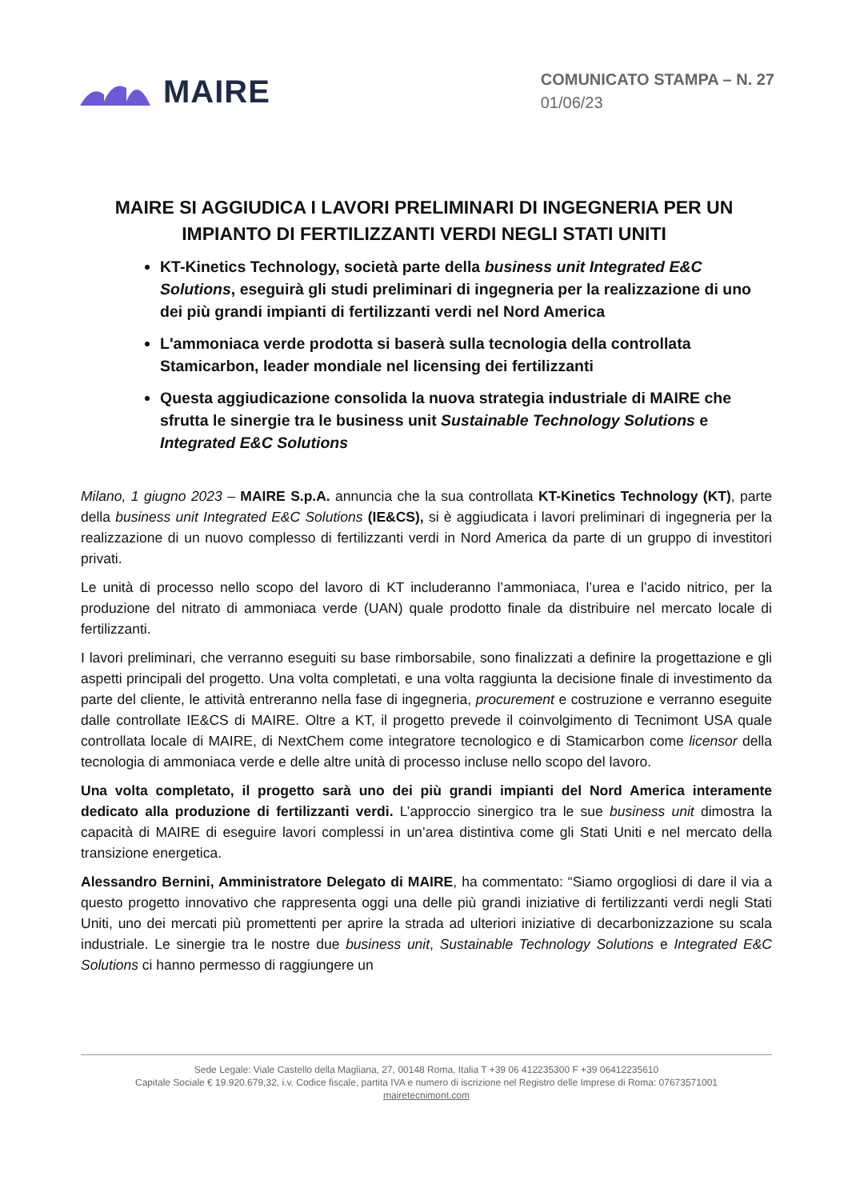MAIRE
COMUNICATO STAMPA – N. 27
01/06/23
MAIRE SI AGGIUDICA I LAVORI PRELIMINARI DI INGEGNERIA PER UN IMPIANTO DI FERTILIZZANTI VERDI NEGLI STATI UNITI
KT-Kinetics Technology, società parte della business unit Integrated E&C Solutions, eseguirà gli studi preliminari di ingegneria per la realizzazione di uno dei più grandi impianti di fertilizzanti verdi nel Nord America
L'ammoniaca verde prodotta si baserà sulla tecnologia della controllata Stamicarbon, leader mondiale nel licensing dei fertilizzanti
Questa aggiudicazione consolida la nuova strategia industriale di MAIRE che sfrutta le sinergie tra le business unit Sustainable Technology Solutions e Integrated E&C Solutions
Milano, 1 giugno 2023 – MAIRE S.p.A. annuncia che la sua controllata KT-Kinetics Technology (KT), parte della business unit Integrated E&C Solutions (IE&CS), si è aggiudicata i lavori preliminari di ingegneria per la realizzazione di un nuovo complesso di fertilizzanti verdi in Nord America da parte di un gruppo di investitori privati.
Le unità di processo nello scopo del lavoro di KT includeranno l’ammoniaca, l’urea e l’acido nitrico, per la produzione del nitrato di ammoniaca verde (UAN) quale prodotto finale da distribuire nel mercato locale di fertilizzanti.
I lavori preliminari, che verranno eseguiti su base rimborsabile, sono finalizzati a definire la progettazione e gli aspetti principali del progetto. Una volta completati, e una volta raggiunta la decisione finale di investimento da parte del cliente, le attività entreranno nella fase di ingegneria, procurement e costruzione e verranno eseguite dalle controllate IE&CS di MAIRE. Oltre a KT, il progetto prevede il coinvolgimento di Tecnimont USA quale controllata locale di MAIRE, di NextChem come integratore tecnologico e di Stamicarbon come licensor della tecnologia di ammoniaca verde e delle altre unità di processo incluse nello scopo del lavoro.
Una volta completato, il progetto sarà uno dei più grandi impianti del Nord America interamente dedicato alla produzione di fertilizzanti verdi. L’approccio sinergico tra le sue business unit dimostra la capacità di MAIRE di eseguire lavori complessi in un’area distintiva come gli Stati Uniti e nel mercato della transizione energetica.
Alessandro Bernini, Amministratore Delegato di MAIRE, ha commentato: “Siamo orgogliosi di dare il via a questo progetto innovativo che rappresenta oggi una delle più grandi iniziative di fertilizzanti verdi negli Stati Uniti, uno dei mercati più promettenti per aprire la strada ad ulteriori iniziative di decarbonizzazione su scala industriale. Le sinergie tra le nostre due business unit, Sustainable Technology Solutions e Integrated E&C Solutions ci hanno permesso di raggiungere un
Sede Legale: Viale Castello della Magliana, 27, 00148 Roma, Italia T +39 06 412235300 F +39 06412235610
Capitale Sociale € 19.920.679,32, i.v. Codice fiscale, partita IVA e numero di iscrizione nel Registro delle Imprese di Roma: 07673571001
mairetecnimont.com